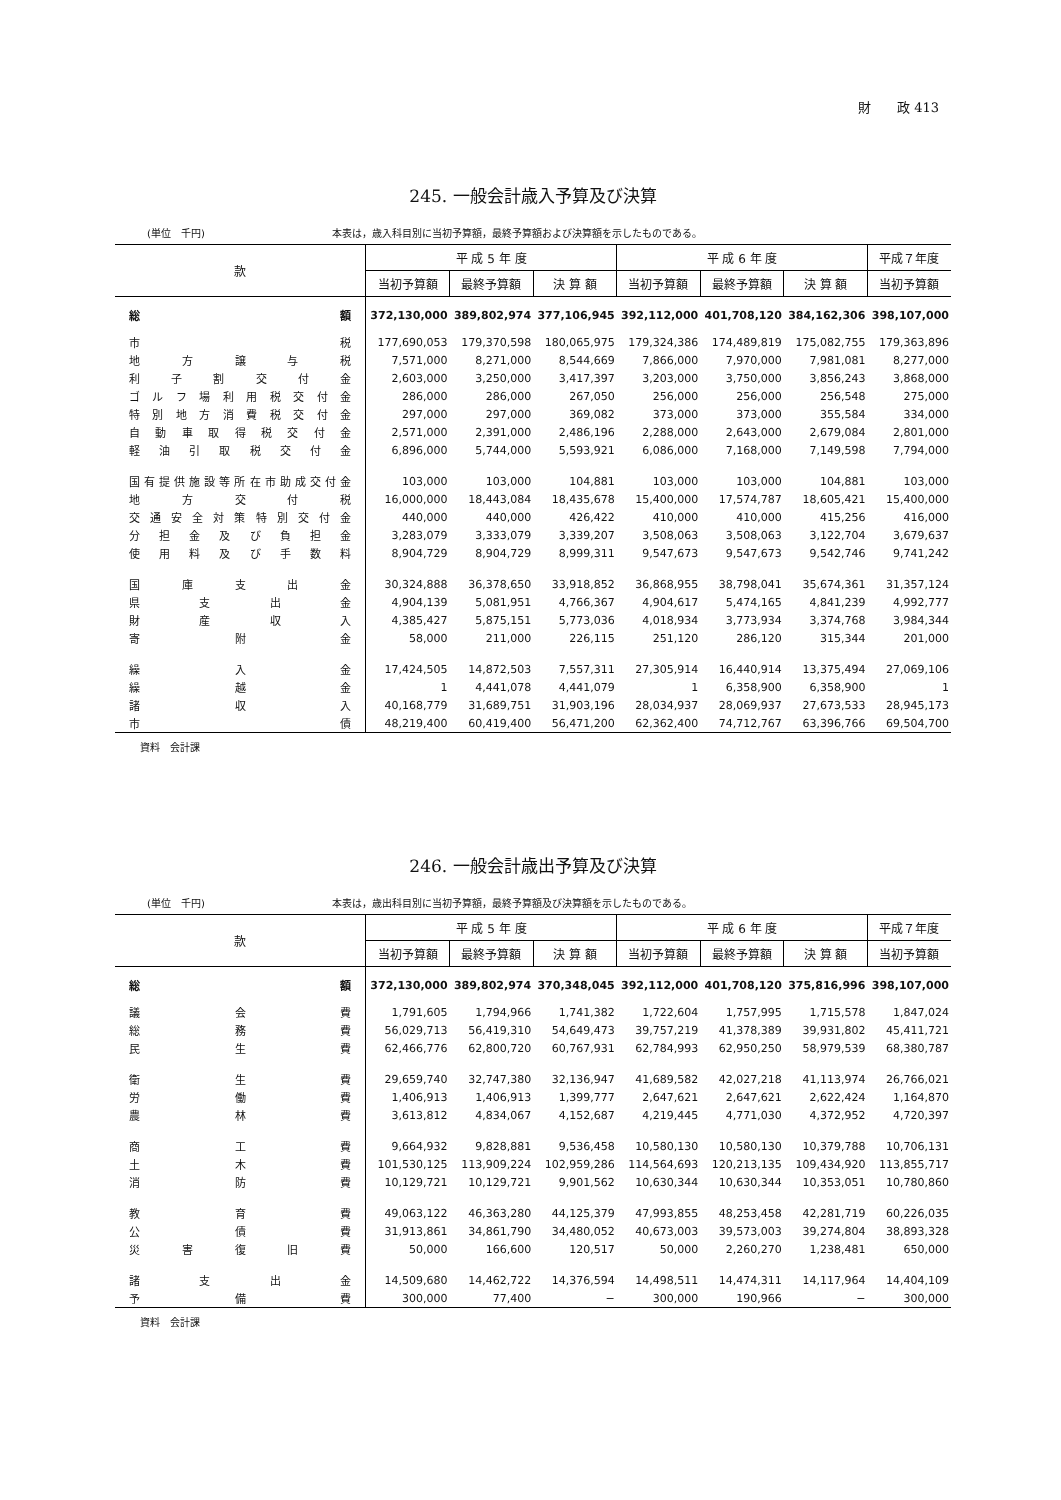財　　政 413
245. 一般会計歳入予算及び決算
(単位　千円) 本表は，歳入科目別に当初予算額，最終予算額および決算額を示したものである。
| 款 | 平 成 5 年 度 | | | 平 成 6 年 度 | | | 平成７年度 |
| --- | --- | --- | --- | --- | --- | --- | --- |
| | 当初予算額 | 最終予算額 | 決 算 額 | 当初予算額 | 最終予算額 | 決 算 額 | 当初予算額 |
| 総 額 | 372,130,000 | 389,802,974 | 377,106,945 | 392,112,000 | 401,708,120 | 384,162,306 | 398,107,000 |
| 市 税 | 177,690,053 | 179,370,598 | 180,065,975 | 179,324,386 | 174,489,819 | 175,082,755 | 179,363,896 |
| 地方譲与税 | 7,571,000 | 8,271,000 | 8,544,669 | 7,866,000 | 7,970,000 | 7,981,081 | 8,277,000 |
| 利子割交付金 | 2,603,000 | 3,250,000 | 3,417,397 | 3,203,000 | 3,750,000 | 3,856,243 | 3,868,000 |
| ゴルフ場利用税交付金 | 286,000 | 286,000 | 267,050 | 256,000 | 256,000 | 256,548 | 275,000 |
| 特別地方消費税交付金 | 297,000 | 297,000 | 369,082 | 373,000 | 373,000 | 355,584 | 334,000 |
| 自動車取得税交付金 | 2,571,000 | 2,391,000 | 2,486,196 | 2,288,000 | 2,643,000 | 2,679,084 | 2,801,000 |
| 軽油引取税交付金 | 6,896,000 | 5,744,000 | 5,593,921 | 6,086,000 | 7,168,000 | 7,149,598 | 7,794,000 |
| 国有提供施設等所在市助成交付金 | 103,000 | 103,000 | 104,881 | 103,000 | 103,000 | 104,881 | 103,000 |
| 地方交付税 | 16,000,000 | 18,443,084 | 18,435,678 | 15,400,000 | 17,574,787 | 18,605,421 | 15,400,000 |
| 交通安全対策特別交付金 | 440,000 | 440,000 | 426,422 | 410,000 | 410,000 | 415,256 | 416,000 |
| 分担金及び負担金 | 3,283,079 | 3,333,079 | 3,339,207 | 3,508,063 | 3,508,063 | 3,122,704 | 3,679,637 |
| 使用料及び手数料 | 8,904,729 | 8,904,729 | 8,999,311 | 9,547,673 | 9,547,673 | 9,542,746 | 9,741,242 |
| 国庫支出金 | 30,324,888 | 36,378,650 | 33,918,852 | 36,868,955 | 38,798,041 | 35,674,361 | 31,357,124 |
| 県支出金 | 4,904,139 | 5,081,951 | 4,766,367 | 4,904,617 | 5,474,165 | 4,841,239 | 4,992,777 |
| 財産収入 | 4,385,427 | 5,875,151 | 5,773,036 | 4,018,934 | 3,773,934 | 3,374,768 | 3,984,344 |
| 寄附金 | 58,000 | 211,000 | 226,115 | 251,120 | 286,120 | 315,344 | 201,000 |
| 繰入金 | 17,424,505 | 14,872,503 | 7,557,311 | 27,305,914 | 16,440,914 | 13,375,494 | 27,069,106 |
| 繰越金 | 1 | 4,441,078 | 4,441,079 | 1 | 6,358,900 | 6,358,900 | 1 |
| 諸収入 | 40,168,779 | 31,689,751 | 31,903,196 | 28,034,937 | 28,069,937 | 27,673,533 | 28,945,173 |
| 市 債 | 48,219,400 | 60,419,400 | 56,471,200 | 62,362,400 | 74,712,767 | 63,396,766 | 69,504,700 |
資料　会計課
246. 一般会計歳出予算及び決算
(単位　千円) 本表は，歳出科目別に当初予算額，最終予算額及び決算額を示したものである。
| 款 | 平 成 5 年 度 | | | 平 成 6 年 度 | | | 平成７年度 |
| --- | --- | --- | --- | --- | --- | --- | --- |
| | 当初予算額 | 最終予算額 | 決 算 額 | 当初予算額 | 最終予算額 | 決 算 額 | 当初予算額 |
| 総 額 | 372,130,000 | 389,802,974 | 370,348,045 | 392,112,000 | 401,708,120 | 375,816,996 | 398,107,000 |
| 議会費 | 1,791,605 | 1,794,966 | 1,741,382 | 1,722,604 | 1,757,995 | 1,715,578 | 1,847,024 |
| 総務費 | 56,029,713 | 56,419,310 | 54,649,473 | 39,757,219 | 41,378,389 | 39,931,802 | 45,411,721 |
| 民生費 | 62,466,776 | 62,800,720 | 60,767,931 | 62,784,993 | 62,950,250 | 58,979,539 | 68,380,787 |
| 衛生費 | 29,659,740 | 32,747,380 | 32,136,947 | 41,689,582 | 42,027,218 | 41,113,974 | 26,766,021 |
| 労働費 | 1,406,913 | 1,406,913 | 1,399,777 | 2,647,621 | 2,647,621 | 2,622,424 | 1,164,870 |
| 農林費 | 3,613,812 | 4,834,067 | 4,152,687 | 4,219,445 | 4,771,030 | 4,372,952 | 4,720,397 |
| 商工費 | 9,664,932 | 9,828,881 | 9,536,458 | 10,580,130 | 10,580,130 | 10,379,788 | 10,706,131 |
| 土木費 | 101,530,125 | 113,909,224 | 102,959,286 | 114,564,693 | 120,213,135 | 109,434,920 | 113,855,717 |
| 消防費 | 10,129,721 | 10,129,721 | 9,901,562 | 10,630,344 | 10,630,344 | 10,353,051 | 10,780,860 |
| 教育費 | 49,063,122 | 46,363,280 | 44,125,379 | 47,993,855 | 48,253,458 | 42,281,719 | 60,226,035 |
| 公債費 | 31,913,861 | 34,861,790 | 34,480,052 | 40,673,003 | 39,573,003 | 39,274,804 | 38,893,328 |
| 災害復旧費 | 50,000 | 166,600 | 120,517 | 50,000 | 2,260,270 | 1,238,481 | 650,000 |
| 諸支出金 | 14,509,680 | 14,462,722 | 14,376,594 | 14,498,511 | 14,474,311 | 14,117,964 | 14,404,109 |
| 予備費 | 300,000 | 77,400 | − | 300,000 | 190,966 | − | 300,000 |
資料　会計課